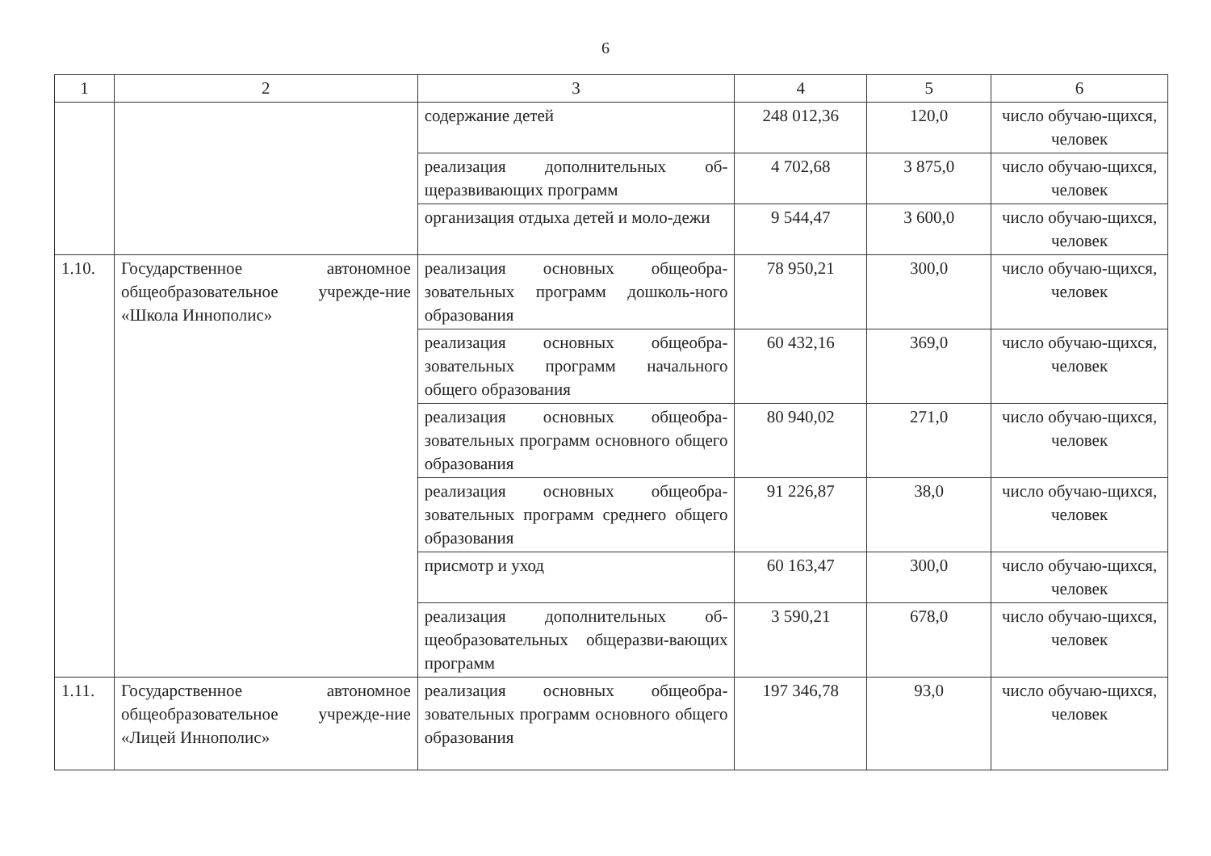6
| 1 | 2 | 3 | 4 | 5 | 6 |
| --- | --- | --- | --- | --- | --- |
| | | содержание детей | 248 012,36 | 120,0 | число обучаю-щихся, человек |
| | | реализация дополнительных об-щеразвивающих программ | 4 702,68 | 3 875,0 | число обучаю-щихся, человек |
| | | организация отдыха детей и моло-дежи | 9 544,47 | 3 600,0 | число обучаю-щихся, человек |
| 1.10. | Государственное автономное общеобразовательное учрежде-ние «Школа Иннополис» | реализация основных общеобра-зовательных программ дошколь-ного образования | 78 950,21 | 300,0 | число обучаю-щихся, человек |
| | | реализация основных общеобра-зовательных программ начального общего образования | 60 432,16 | 369,0 | число обучаю-щихся, человек |
| | | реализация основных общеобра-зовательных программ основного общего образования | 80 940,02 | 271,0 | число обучаю-щихся, человек |
| | | реализация основных общеобра-зовательных программ среднего общего образования | 91 226,87 | 38,0 | число обучаю-щихся, человек |
| | | присмотр и уход | 60 163,47 | 300,0 | число обучаю-щихся, человек |
| | | реализация дополнительных об-щеобразовательных общеразви-вающих программ | 3 590,21 | 678,0 | число обучаю-щихся, человек |
| 1.11. | Государственное автономное общеобразовательное учрежде-ние «Лицей Иннополис» | реализация основных общеобра-зовательных программ основного общего образования | 197 346,78 | 93,0 | число обучаю-щихся, человек |